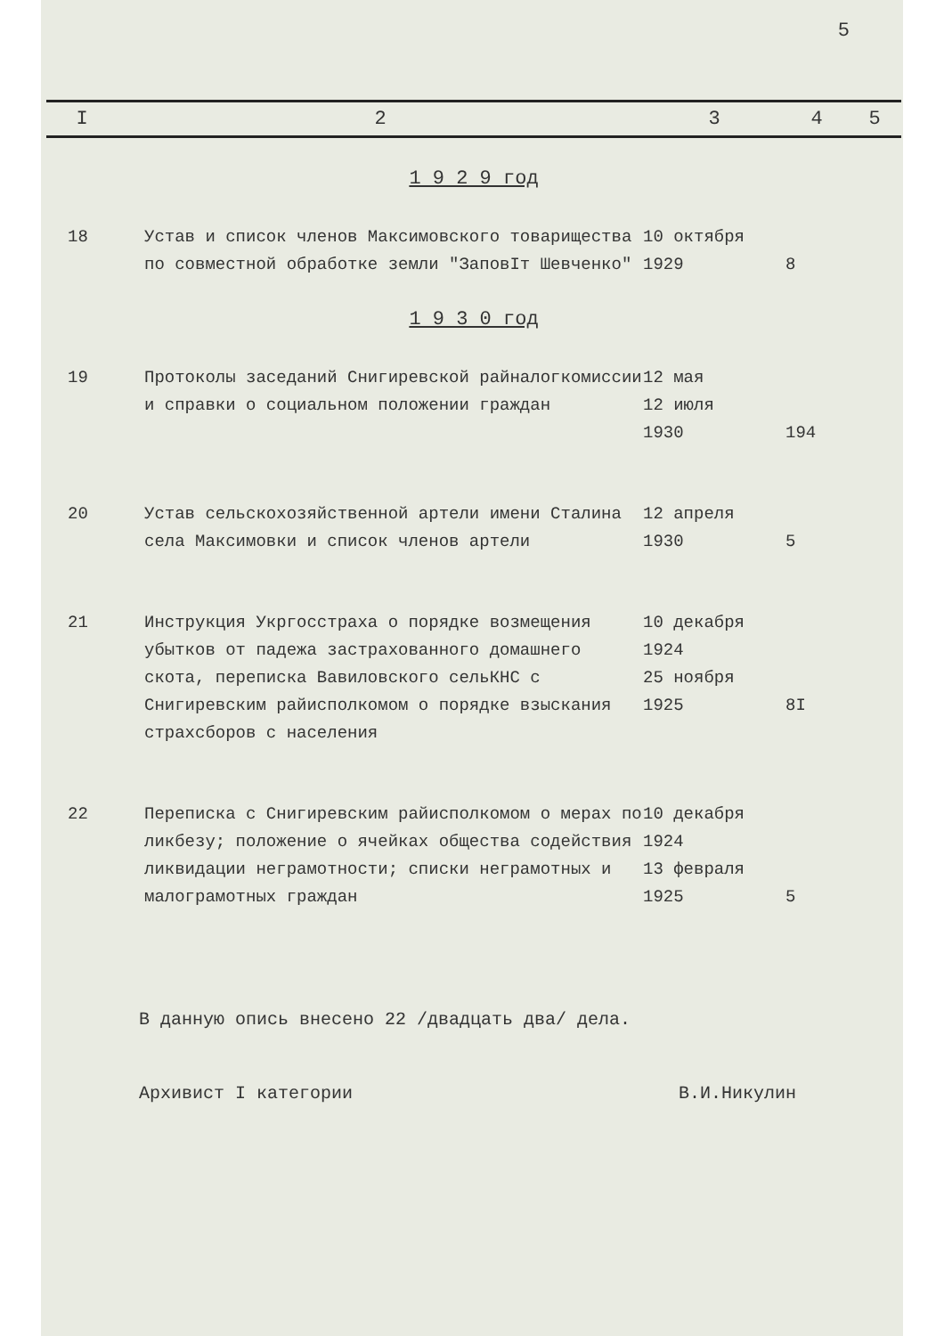5
| I | 2 | 3 | 4 | 5 |
| --- | --- | --- | --- | --- |
| 1 9 2 9 год | | | | |
| 18 | Устав и список членов Максимовского товарищества по совместной обработке земли "ЗаповIт Шевченко" | 10 октября 1929 | 8 | |
| 1 9 3 0 год | | | | |
| 19 | Протоколы заседаний Снигиревской райналогкомиссии и справки о социальном положении граждан | 12 мая 12 июля 1930 | 194 | |
| 20 | Устав сельскохозяйственной артели имени Сталина села Максимовки и список членов артели | 12 апреля 1930 | 5 | |
| 21 | Инструкция Укргосстраха о порядке возмещения убытков от падежа застрахованного домашнего скота, переписка Вавиловского сельКНС с Снигиревским райисполкомом о порядке взыскания страхсборов с населения | 10 декабря 1924 25 ноября 1925 | 8I | |
| 22 | Переписка с Снигиревским райисполкомом о мерах по ликбезу; положение о ячейках общества содействия ликвидации неграмотности; списки неграмотных и малограмотных граждан | 10 декабря 1924 13 февраля 1925 | 5 | |
В данную опись внесено 22 /двадцать два/ дела.
Архивист I категории В.И.Никулин